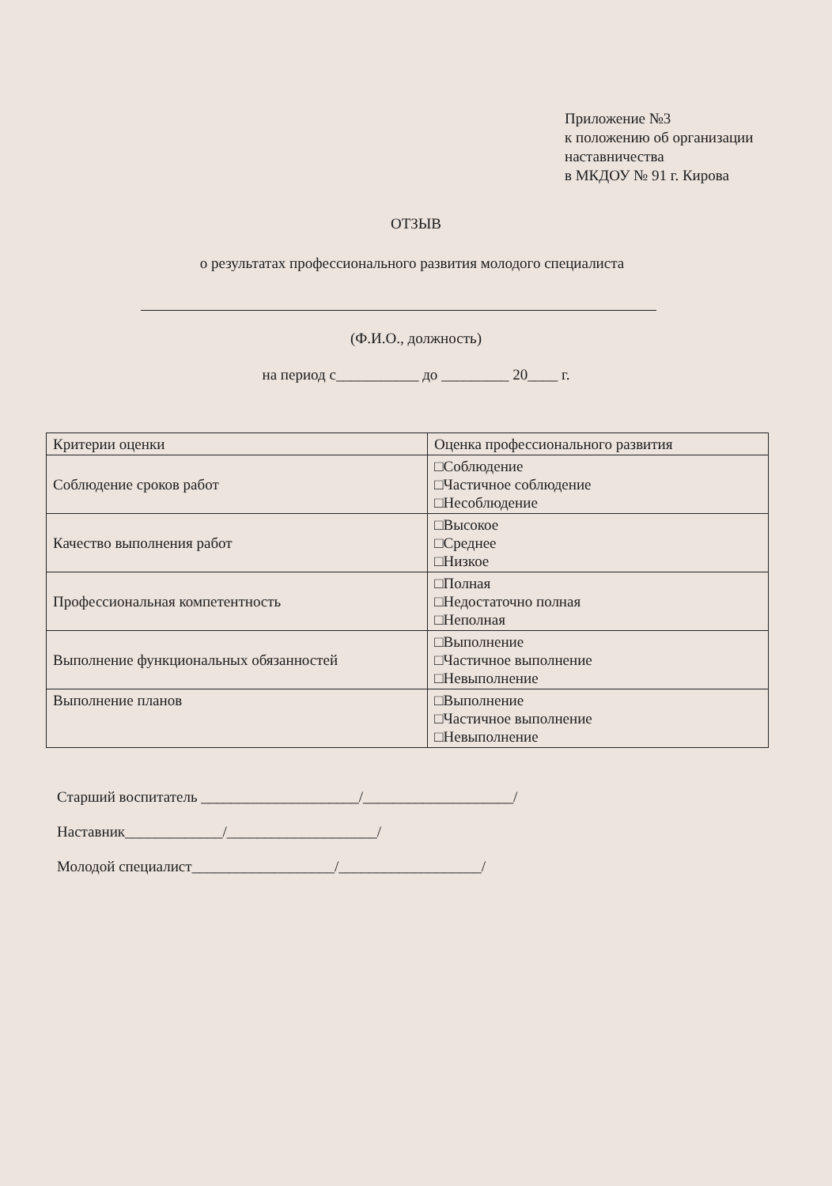Приложение №3
к положению об организации
наставничества
в МКДОУ № 91 г. Кирова
ОТЗЫВ
о результатах профессионального развития молодого специалиста
(Ф.И.О., должность)
на период с___________ до _________ 20____ г.
| Критерии оценки | Оценка профессионального развития |
| Соблюдение сроков работ | □Соблюдение □Частичное соблюдение □Несоблюдение |
| Качество выполнения работ | □Высокое □Среднее □Низкое |
| Профессиональная компетентность | □Полная □Недостаточно полная □Неполная |
| Выполнение функциональных обязанностей | □Выполнение □Частичное выполнение □Невыполнение |
| Выполнение планов | □Выполнение □Частичное выполнение □Невыполнение |
Старший воспитатель _____________________/____________________/
Наставник_____________/____________________/
Молодой специалист___________________/___________________/